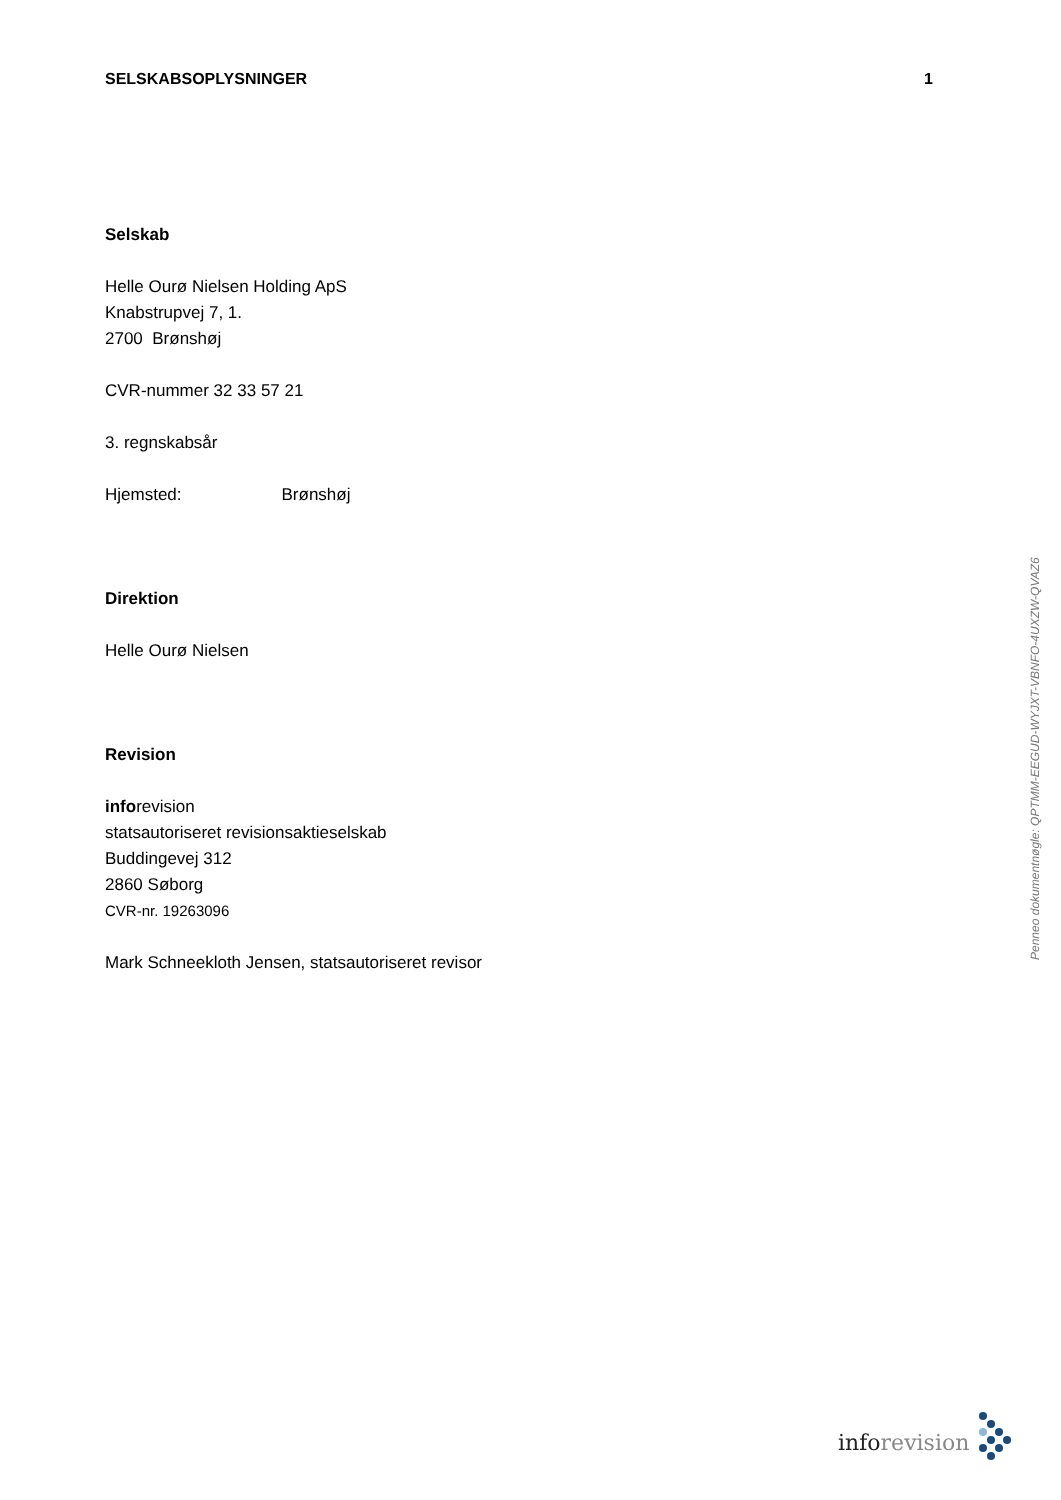SELSKABSOPLYSNINGER 1
Selskab
Helle Ourø Nielsen Holding ApS
Knabstrupvej 7, 1.
2700 Brønshøj
CVR-nummer 32 33 57 21
3. regnskabsår
Hjemsted: Brønshøj
Direktion
Helle Ourø Nielsen
Revision
inforevision
statsautoriseret revisionsaktieselskab
Buddingevej 312
2860 Søborg
CVR-nr. 19263096
Mark Schneekloth Jensen, statsautoriseret revisor
Penneo dokumentnøgle: QPTMM-EEGUD-WYJXT-VBNFO-4UXZW-QVAZ6
info revision